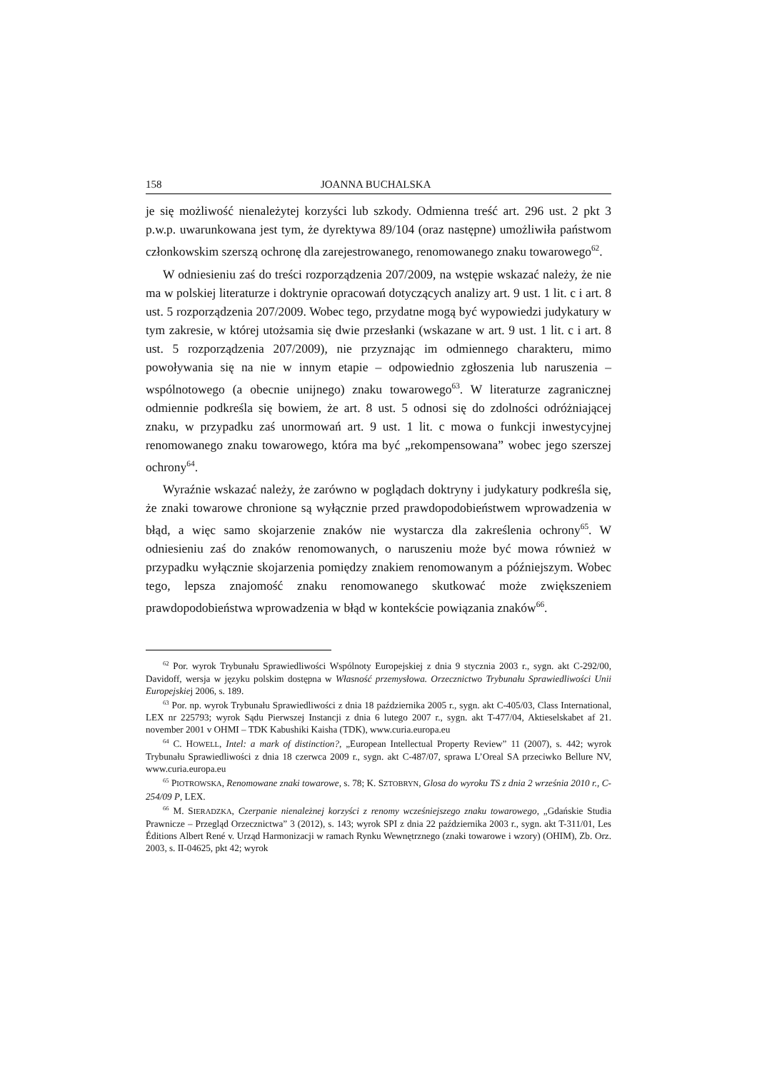158 JOANNA BUCHALSKA
je się możliwość nienależytej korzyści lub szkody. Odmienna treść art. 296 ust. 2 pkt 3 p.w.p. uwarunkowana jest tym, że dyrektywa 89/104 (oraz następne) umożliwiła państwom członkowskim szerszą ochronę dla zarejestrowanego, renomowanego znaku towarowego<sup>62</sup>.
W odniesieniu zaś do treści rozporządzenia 207/2009, na wstępie wskazać należy, że nie ma w polskiej literaturze i doktrynie opracowań dotyczących analizy art. 9 ust. 1 lit. c i art. 8 ust. 5 rozporządzenia 207/2009. Wobec tego, przydatne mogą być wypowiedzi judykatury w tym zakresie, w której utożsamia się dwie przesłanki (wskazane w art. 9 ust. 1 lit. c i art. 8 ust. 5 rozporządzenia 207/2009), nie przyznając im odmiennego charakteru, mimo powoływania się na nie w innym etapie – odpowiednio zgłoszenia lub naruszenia – wspólnotowego (a obecnie unijnego) znaku towarowego<sup>63</sup>. W literaturze zagranicznej odmiennie podkreśla się bowiem, że art. 8 ust. 5 odnosi się do zdolności odróżniającej znaku, w przypadku zaś unormowań art. 9 ust. 1 lit. c mowa o funkcji inwestycyjnej renomowanego znaku towarowego, która ma być „rekompensowana” wobec jego szerszej ochrony<sup>64</sup>.
Wyraźnie wskazać należy, że zarówno w poglądach doktryny i judykatury podkreśla się, że znaki towarowe chronione są wyłącznie przed prawdopodobieństwem wprowadzenia w błąd, a więc samo skojarzenie znaków nie wystarcza dla zakreślenia ochrony<sup>65</sup>. W odniesieniu zaś do znaków renomowanych, o naruszeniu może być mowa również w przypadku wyłącznie skojarzenia pomiędzy znakiem renomowanym a późniejszym. Wobec tego, lepsza znajomość znaku renomowanego skutkować może zwiększeniem prawdopodobieństwa wprowadzenia w błąd w kontekście powiązania znaków<sup>66</sup>.
<sup>62</sup> Por. wyrok Trybunału Sprawiedliwości Wspólnoty Europejskiej z dnia 9 stycznia 2003 r., sygn. akt C-292/00, Davidoff, wersja w języku polskim dostępna w Własność przemysłowa. Orzecznictwo Trybunału Sprawiedliwości Unii Europejskiej 2006, s. 189.
<sup>63</sup> Por. np. wyrok Trybunału Sprawiedliwości z dnia 18 października 2005 r., sygn. akt C-405/03, Class International, LEX nr 225793; wyrok Sądu Pierwszej Instancji z dnia 6 lutego 2007 r., sygn. akt T-477/04, Aktieselskabet af 21. november 2001 v OHMI – TDK Kabushiki Kaisha (TDK), www.curia.europa.eu
<sup>64</sup> C. HOWELL, Intel: a mark of distinction?, „European Intellectual Property Review” 11 (2007), s. 442; wyrok Trybunału Sprawiedliwości z dnia 18 czerwca 2009 r., sygn. akt C-487/07, sprawa L’Oreal SA przeciwko Bellure NV, www.curia.europa.eu
<sup>65</sup> PIOTROWSKA, Renomowane znaki towarowe, s. 78; K. SZTOBRYN, Glosa do wyroku TS z dnia 2 września 2010 r., C-254/09 P, LEX.
<sup>66</sup> M. SIERADZKA, Czerpanie nienależnej korzyści z renomy wcześniejszego znaku towarowego, „Gdańskie Studia Prawnicze – Przegląd Orzecznictwa” 3 (2012), s. 143; wyrok SPI z dnia 22 października 2003 r., sygn. akt T-311/01, Les Éditions Albert René v. Urząd Harmonizacji w ramach Rynku Wewnętrznego (znaki towarowe i wzory) (OHIM), Zb. Orz. 2003, s. II-04625, pkt 42; wyrok